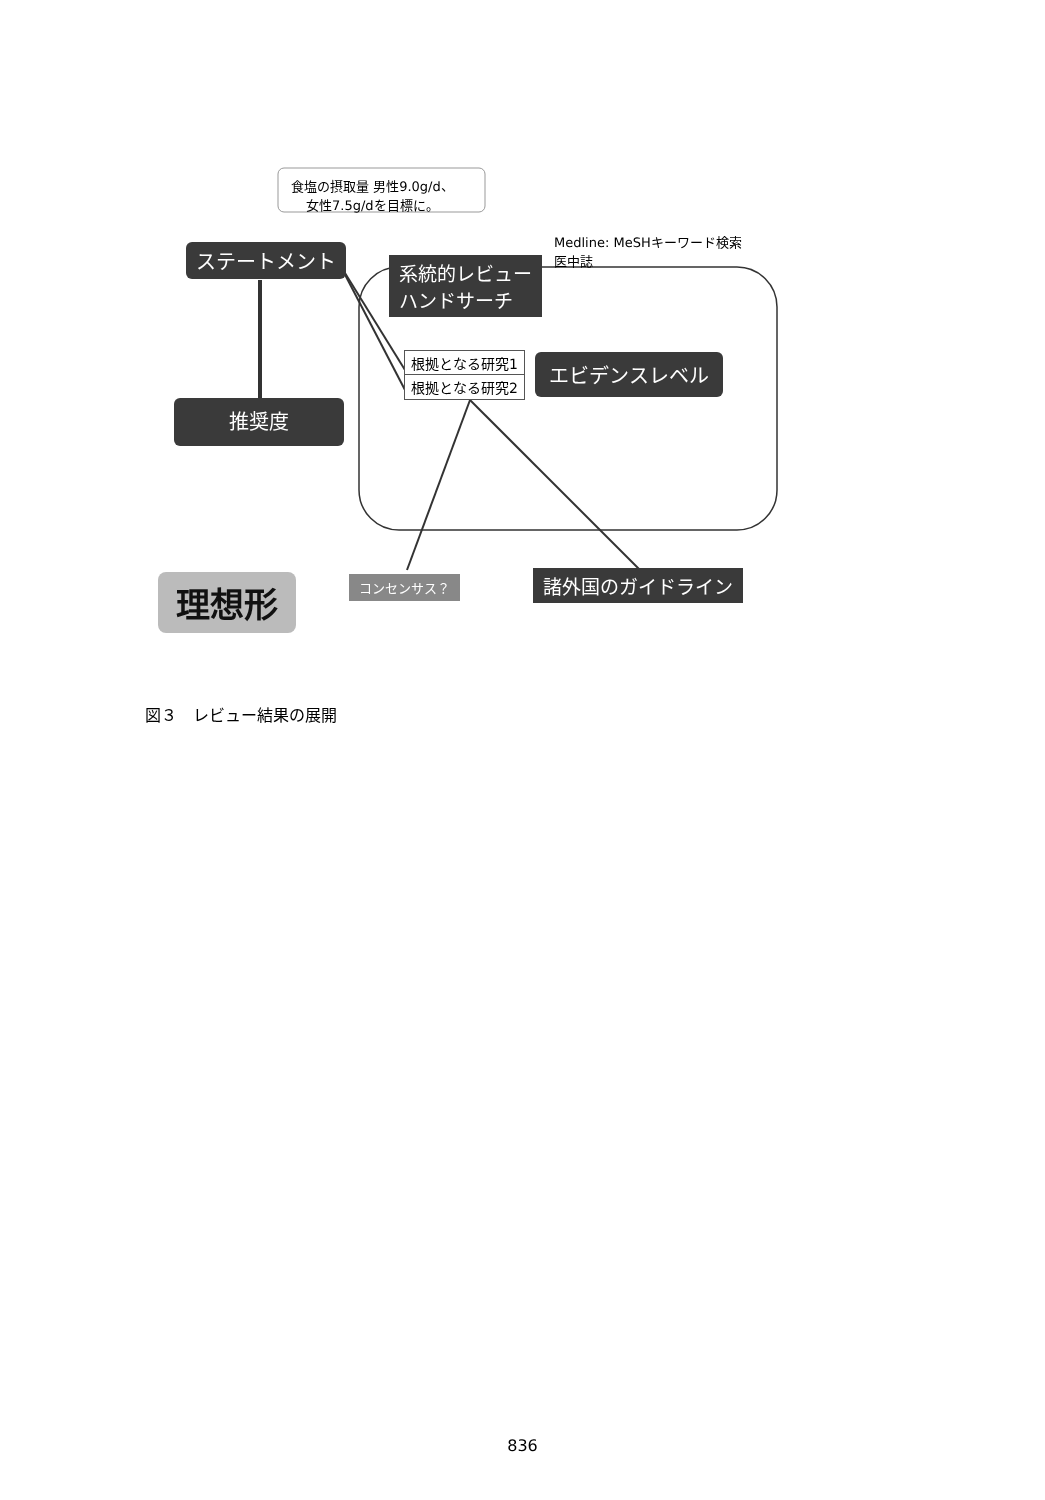食塩の摂取量 男性9.0g/d、
女性7.5g/dを目標に。
Medline: MeSHキーワード検索
医中誌
ステートメント
系統的レビュー
ハンドサーチ
根拠となる研究1
根拠となる研究2
エビデンスレベル
推奨度
理想形 コンセンサス？ 諸外国のガイドライン
図３　レビュー結果の展開
836